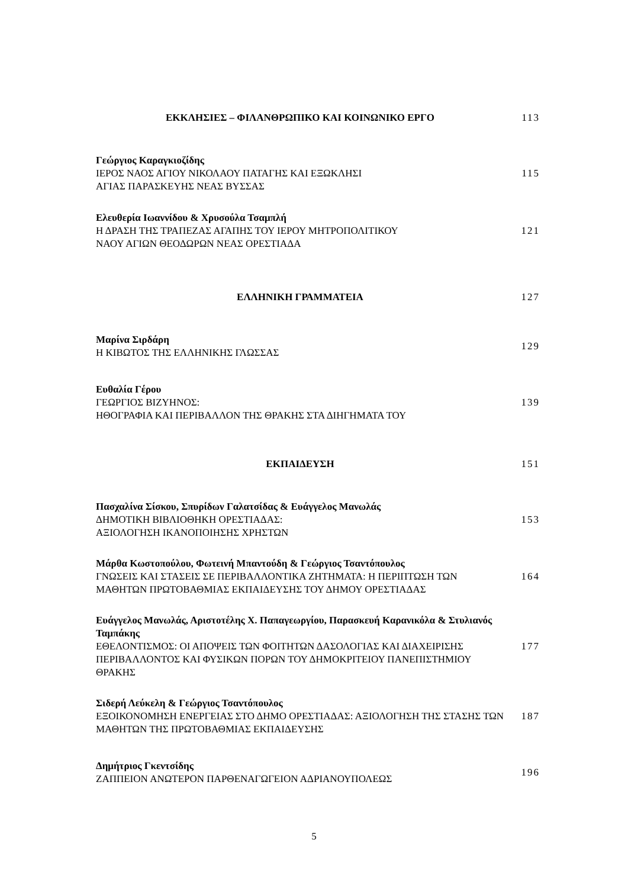ΕΚΚΛΗΣΙΕΣ – ΦΙΛΑΝΘΡΩΠΙΚΟ ΚΑΙ ΚΟΙΝΩΝΙΚΟ ΕΡΓΟ 113
Γεώργιος Καραγκιοζίδης
ΙΕΡΟΣ ΝΑΟΣ ΑΓΙΟΥ ΝΙΚΟΛΑΟΥ ΠΑΤΑΓΗΣ ΚΑΙ ΕΞΩΚΛΗΣΙ
ΑΓΙΑΣ ΠΑΡΑΣΚΕΥΗΣ ΝΕΑΣ ΒΥΣΣΑΣ
115
Ελευθερία Ιωαννίδου & Χρυσούλα Τσαμπλή
Η ΔΡΑΣΗ ΤΗΣ ΤΡΑΠΕΖΑΣ ΑΓΑΠΗΣ ΤΟΥ ΙΕΡΟΥ ΜΗΤΡΟΠΟΛΙΤΙΚΟΥ
ΝΑΟΥ ΑΓΙΩΝ ΘΕΟΔΩΡΩΝ ΝΕΑΣ ΟΡΕΣΤΙΑΔΑ
121
ΕΛΛΗΝΙΚΗ ΓΡΑΜΜΑΤΕΙΑ 127
Μαρίνα Σιρδάρη
Η ΚΙΒΩΤΟΣ ΤΗΣ ΕΛΛΗΝΙΚΗΣ ΓΛΩΣΣΑΣ
129
Ευθαλία Γέρου
ΓΕΩΡΓΙΟΣ ΒΙΖΥΗΝΟΣ:
ΗΘΟΓΡΑΦΙΑ ΚΑΙ ΠΕΡΙΒΑΛΛΟΝ ΤΗΣ ΘΡΑΚΗΣ ΣΤΑ ΔΙΗΓΗΜΑΤΑ ΤΟΥ
139
ΕΚΠΑΙΔΕΥΣΗ 151
Πασχαλίνα Σίσκου, Σπυρίδων Γαλατσίδας & Ευάγγελος Μανωλάς
ΔΗΜΟΤΙΚΗ ΒΙΒΛΙΟΘΗΚΗ ΟΡΕΣΤΙΑΔΑΣ:
ΑΞΙΟΛΟΓΗΣΗ ΙΚΑΝΟΠΟΙΗΣΗΣ ΧΡΗΣΤΩΝ
153
Μάρθα Κωστοπούλου, Φωτεινή Μπαντούδη & Γεώργιος Τσαντόπουλος
ΓΝΩΣΕΙΣ ΚΑΙ ΣΤΑΣΕΙΣ ΣΕ ΠΕΡΙΒΑΛΛΟΝΤΙΚΑ ΖΗΤΗΜΑΤΑ: Η ΠΕΡΙΠΤΩΣΗ ΤΩΝ ΜΑΘΗΤΩΝ ΠΡΩΤΟΒΑΘΜΙΑΣ ΕΚΠΑΙΔΕΥΣΗΣ ΤΟΥ ΔΗΜΟΥ ΟΡΕΣΤΙΑΔΑΣ
164
Ευάγγελος Μανωλάς, Αριστοτέλης Χ. Παπαγεωργίου, Παρασκευή Καρανικόλα & Στυλιανός Ταμπάκης
ΕΘΕΛΟΝΤΙΣΜΟΣ: ΟΙ ΑΠΟΨΕΙΣ ΤΩΝ ΦΟΙΤΗΤΩΝ ΔΑΣΟΛΟΓΙΑΣ ΚΑΙ ΔΙΑΧΕΙΡΙΣΗΣ ΠΕΡΙΒΑΛΛΟΝΤΟΣ ΚΑΙ ΦΥΣΙΚΩΝ ΠΟΡΩΝ ΤΟΥ ΔΗΜΟΚΡΙΤΕΙΟΥ ΠΑΝΕΠΙΣΤΗΜΙΟΥ ΘΡΑΚΗΣ
177
Σιδερή Λεύκελη & Γεώργιος Τσαντόπουλος
ΕΞΟΙΚΟΝΟΜΗΣΗ ΕΝΕΡΓΕΙΑΣ ΣΤΟ ΔΗΜΟ ΟΡΕΣΤΙΑΔΑΣ: ΑΞΙΟΛΟΓΗΣΗ ΤΗΣ ΣΤΑΣΗΣ ΤΩΝ ΜΑΘΗΤΩΝ ΤΗΣ ΠΡΩΤΟΒΑΘΜΙΑΣ ΕΚΠΑΙΔΕΥΣΗΣ
187
Δημήτριος Γκεντσίδης
ΖΑΠΠΕΙΟΝ ΑΝΩΤΕΡΟΝ ΠΑΡΘΕΝΑΓΩΓΕΙΟΝ ΑΔΡΙΑΝΟΥΠΟΛΕΩΣ
196
5